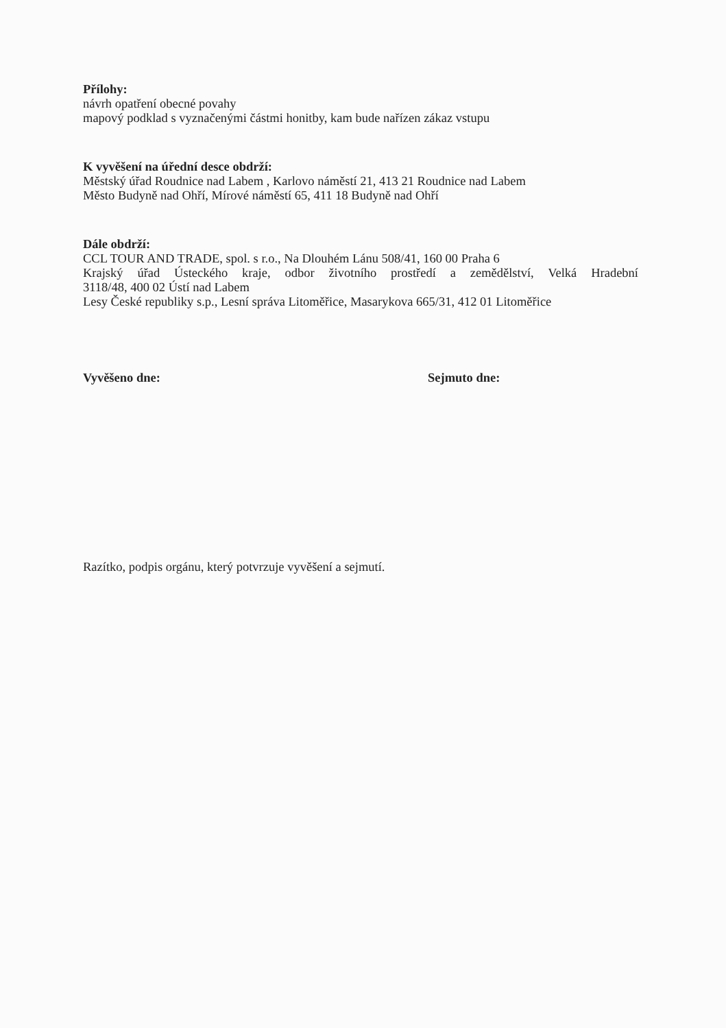Přílohy:
návrh opatření obecné povahy
mapový podklad s vyznačenými částmi honitby, kam bude nařízen zákaz vstupu
K vyvěšení na úřední desce obdrží:
Městský úřad Roudnice nad Labem , Karlovo náměstí 21, 413 21 Roudnice nad Labem
Město Budyně nad Ohří, Mírové náměstí 65, 411 18 Budyně nad Ohří
Dále obdrží:
CCL TOUR AND TRADE, spol. s r.o., Na Dlouhém Lánu 508/41, 160 00 Praha 6
Krajský úřad Ústeckého kraje, odbor životního prostředí a zemědělství, Velká Hradební
3118/48, 400 02 Ústí nad Labem
Lesy České republiky s.p., Lesní správa Litoměřice, Masarykova 665/31, 412 01 Litoměřice
Vyvěšeno dne: Sejmuto dne:
Razítko, podpis orgánu, který potvrzuje vyvěšení a sejmutí.